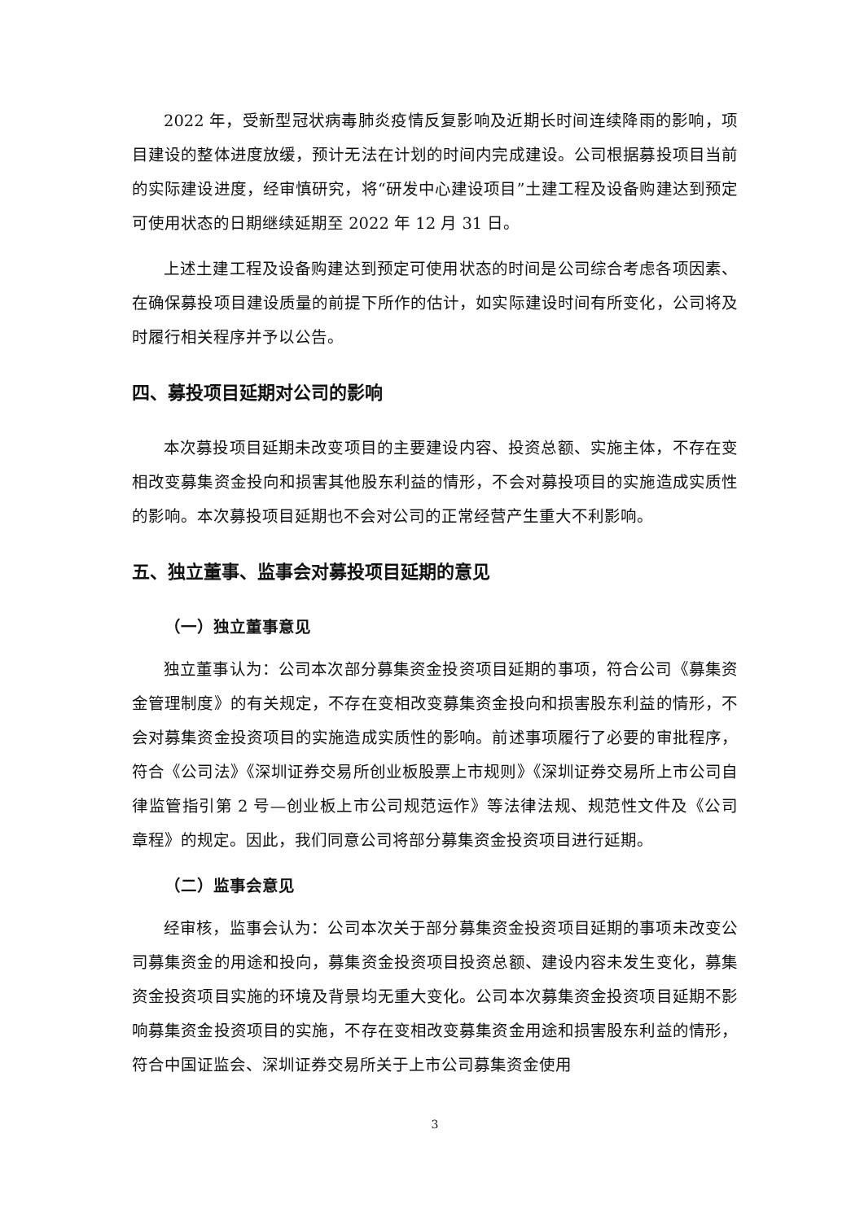2022 年，受新型冠状病毒肺炎疫情反复影响及近期长时间连续降雨的影响，项目建设的整体进度放缓，预计无法在计划的时间内完成建设。公司根据募投项目当前的实际建设进度，经审慎研究，将“研发中心建设项目”土建工程及设备购建达到预定可使用状态的日期继续延期至 2022 年 12 月 31 日。
上述土建工程及设备购建达到预定可使用状态的时间是公司综合考虑各项因素、在确保募投项目建设质量的前提下所作的估计，如实际建设时间有所变化，公司将及时履行相关程序并予以公告。
四、募投项目延期对公司的影响
本次募投项目延期未改变项目的主要建设内容、投资总额、实施主体，不存在变相改变募集资金投向和损害其他股东利益的情形，不会对募投项目的实施造成实质性的影响。本次募投项目延期也不会对公司的正常经营产生重大不利影响。
五、独立董事、监事会对募投项目延期的意见
（一）独立董事意见
独立董事认为：公司本次部分募集资金投资项目延期的事项，符合公司《募集资金管理制度》的有关规定，不存在变相改变募集资金投向和损害股东利益的情形，不会对募集资金投资项目的实施造成实质性的影响。前述事项履行了必要的审批程序，符合《公司法》《深圳证券交易所创业板股票上市规则》《深圳证券交易所上市公司自律监管指引第 2 号—创业板上市公司规范运作》等法律法规、规范性文件及《公司章程》的规定。因此，我们同意公司将部分募集资金投资项目进行延期。
（二）监事会意见
经审核，监事会认为：公司本次关于部分募集资金投资项目延期的事项未改变公司募集资金的用途和投向，募集资金投资项目投资总额、建设内容未发生变化，募集资金投资项目实施的环境及背景均无重大变化。公司本次募集资金投资项目延期不影响募集资金投资项目的实施，不存在变相改变募集资金用途和损害股东利益的情形，符合中国证监会、深圳证券交易所关于上市公司募集资金使用
3